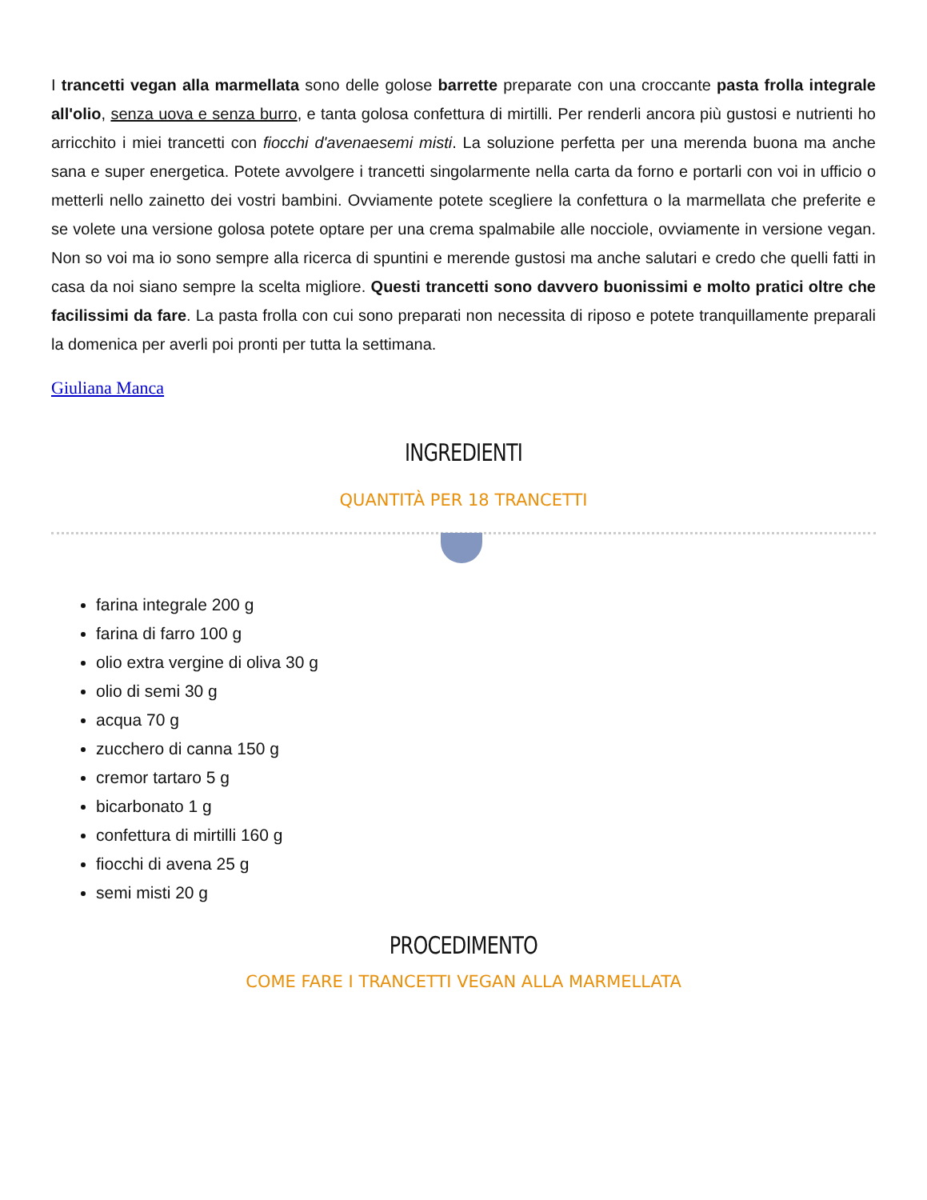I trancetti vegan alla marmellata sono delle golose barrette preparate con una croccante pasta frolla integrale all'olio, senza uova e senza burro, e tanta golosa confettura di mirtilli. Per renderli ancora più gustosi e nutrienti ho arricchito i miei trancetti con fiocchi d'avenaesemi misti. La soluzione perfetta per una merenda buona ma anche sana e super energetica. Potete avvolgere i trancetti singolarmente nella carta da forno e portarli con voi in ufficio o metterli nello zainetto dei vostri bambini. Ovviamente potete scegliere la confettura o la marmellata che preferite e se volete una versione golosa potete optare per una crema spalmabile alle nocciole, ovviamente in versione vegan. Non so voi ma io sono sempre alla ricerca di spuntini e merende gustosi ma anche salutari e credo che quelli fatti in casa da noi siano sempre la scelta migliore. Questi trancetti sono davvero buonissimi e molto pratici oltre che facilissimi da fare. La pasta frolla con cui sono preparati non necessita di riposo e potete tranquillamente preparali la domenica per averli poi pronti per tutta la settimana.
Giuliana Manca
INGREDIENTI
QUANTITÀ PER 18 TRANCETTI
farina integrale 200 g
farina di farro 100 g
olio extra vergine di oliva 30 g
olio di semi 30 g
acqua 70 g
zucchero di canna 150 g
cremor tartaro 5 g
bicarbonato 1 g
confettura di mirtilli 160 g
fiocchi di avena 25 g
semi misti 20 g
PROCEDIMENTO
COME FARE I TRANCETTI VEGAN ALLA MARMELLATA